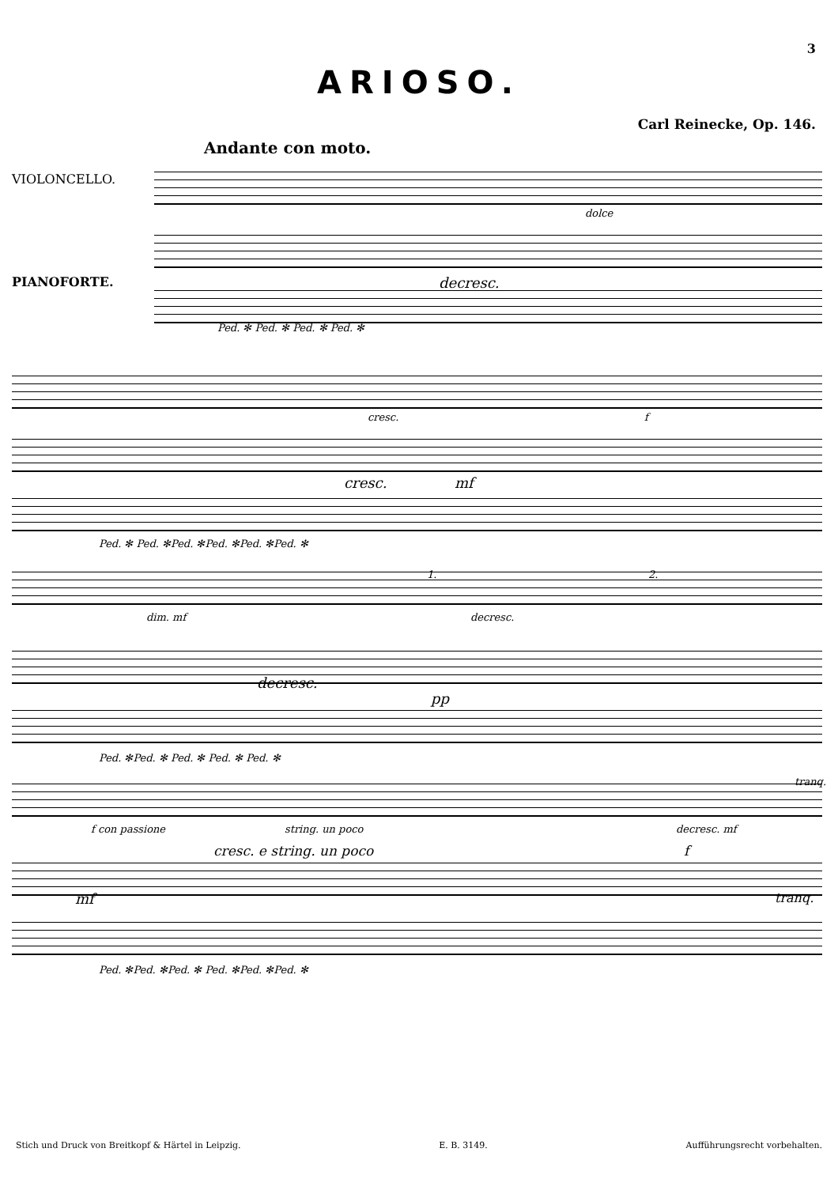3
ARIOSO.
Carl Reinecke, Op. 146.
Andante con moto.
VIOLONCELLO.
PIANOFORTE.
dolce
decresc.
Ped. ✻ Ped. ✻ Ped. ✻ Ped. ✻
cresc. f
cresc. mf
Ped. ✻ Ped. ✻Ped. ✻Ped. ✻Ped. ✻Ped. ✻
1. 2.
dim. mf decresc.
decresc.
pp
Ped. ✻Ped. ✻ Ped. ✻ Ped. ✻ Ped. ✻
tranq.
f con passione string. un poco decresc. mf
cresc. e string. un poco f
mf tranq.
Ped. ✻Ped. ✻Ped. ✻ Ped. ✻Ped. ✻Ped. ✻
Stich und Druck von Breitkopf & Härtel in Leipzig. E. B. 3149. Aufführungsrecht vorbehalten.